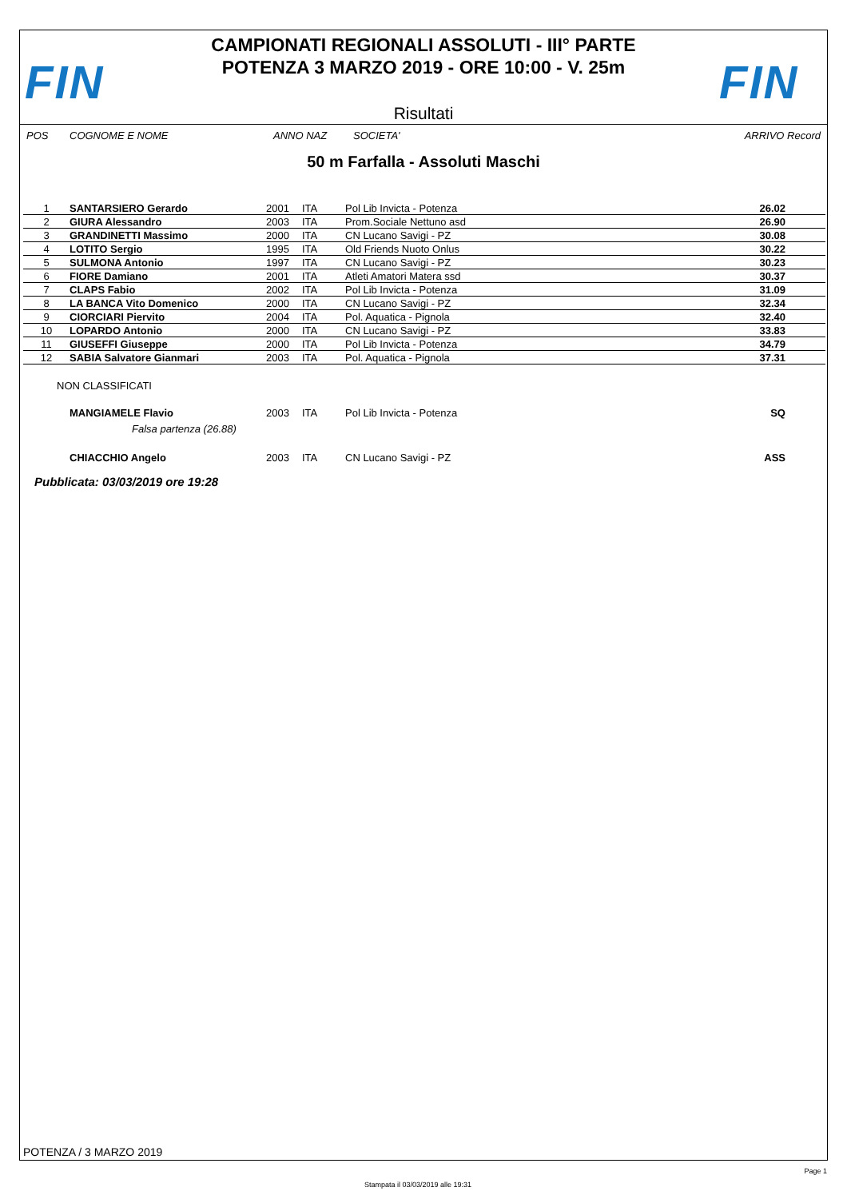FIN
CAMPIONATI REGIONALI ASSOLUTI - III° PARTE
POTENZA 3 MARZO 2019 - ORE 10:00 - V. 25m
Risultati
FIN
POS COGNOME E NOME ANNO NAZ SOCIETA' ARRIVO Record
50 m Farfalla - Assoluti Maschi
| 1 | SANTARSIERO Gerardo | 2001 | ITA | Pol Lib Invicta - Potenza | 26.02 | |
| 2 | GIURA Alessandro | 2003 | ITA | Prom.Sociale Nettuno asd | 26.90 | |
| 3 | GRANDINETTI Massimo | 2000 | ITA | CN Lucano Savigi - PZ | 30.08 | |
| 4 | LOTITO Sergio | 1995 | ITA | Old Friends Nuoto Onlus | 30.22 | |
| 5 | SULMONA Antonio | 1997 | ITA | CN Lucano Savigi - PZ | 30.23 | |
| 6 | FIORE Damiano | 2001 | ITA | Atleti Amatori Matera ssd | 30.37 | |
| 7 | CLAPS Fabio | 2002 | ITA | Pol Lib Invicta - Potenza | 31.09 | |
| 8 | LA BANCA Vito Domenico | 2000 | ITA | CN Lucano Savigi - PZ | 32.34 | |
| 9 | CIORCIARI Piervito | 2004 | ITA | Pol. Aquatica - Pignola | 32.40 | |
| 10 | LOPARDO Antonio | 2000 | ITA | CN Lucano Savigi - PZ | 33.83 | |
| 11 | GIUSEFFI Giuseppe | 2000 | ITA | Pol Lib Invicta - Potenza | 34.79 | |
| 12 | SABIA Salvatore Gianmari | 2003 | ITA | Pol. Aquatica - Pignola | 37.31 | |
| NON CLASSIFICATI | | | | | | |
| | MANGIAMELE Flavio | 2003 | ITA | Pol Lib Invicta - Potenza | SQ | |
| | Falsa partenza (26.88) | | | | | |
| | CHIACCHIO Angelo | 2003 | ITA | CN Lucano Savigi - PZ | ASS | |
Pubblicata: 03/03/2019 ore 19:28
POTENZA / 3 MARZO 2019
Page 1
Stampata il 03/03/2019 alle 19:31